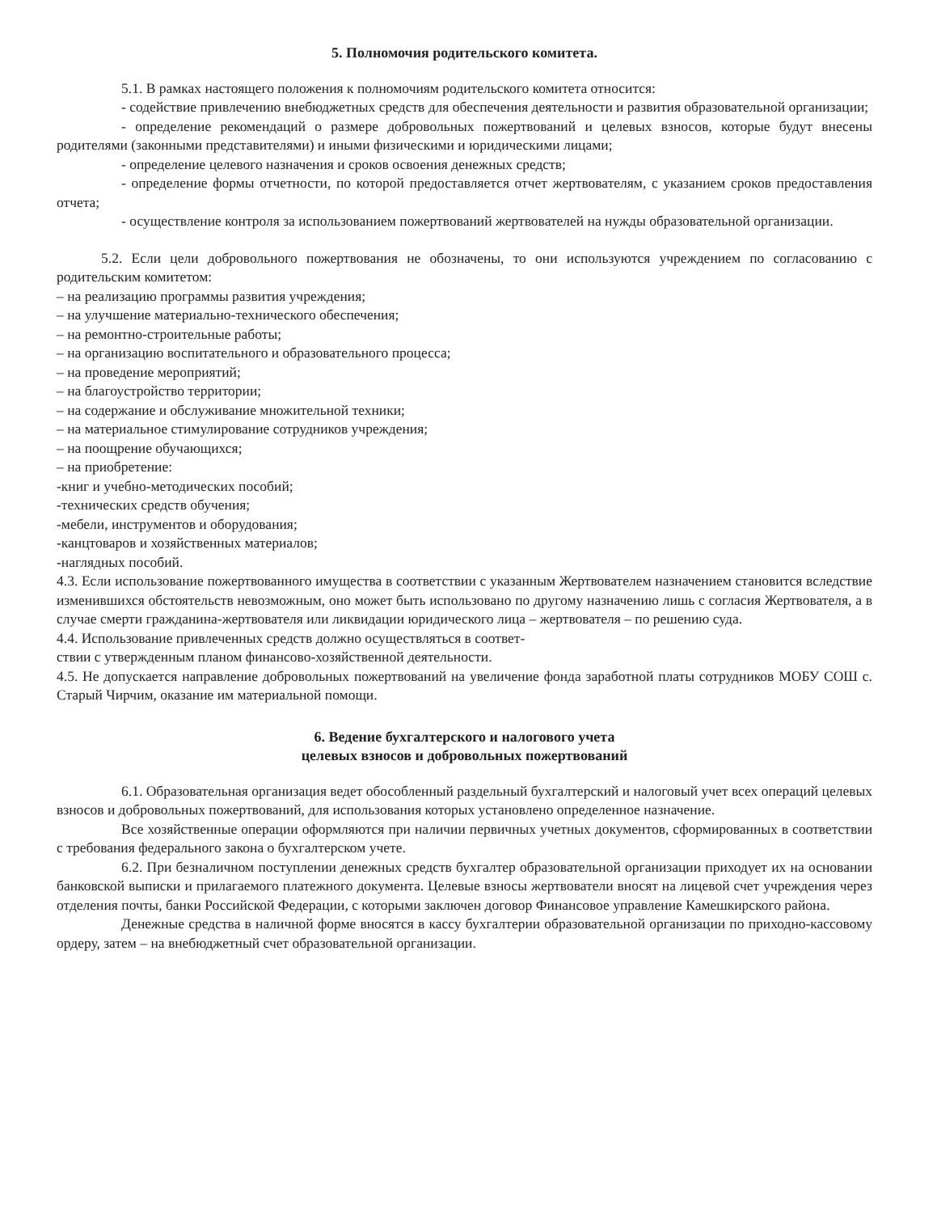5. Полномочия родительского комитета.
5.1. В рамках настоящего положения к полномочиям родительского комитета относится:
- содействие привлечению внебюджетных средств для обеспечения деятельности и развития образовательной организации;
- определение рекомендаций о размере добровольных пожертвований и целевых взносов, которые будут внесены родителями (законными представителями) и иными физическими и юридическими лицами;
- определение целевого назначения и сроков освоения денежных средств;
- определение формы отчетности, по которой предоставляется отчет жертвователям, с указанием сроков предоставления отчета;
- осуществление контроля за использованием пожертвований жертвователей на нужды образовательной организации.
5.2. Если цели добровольного пожертвования не обозначены, то они используются учреждением по согласованию с родительским комитетом:
– на реализацию программы развития учреждения;
– на улучшение материально-технического обеспечения;
– на ремонтно-строительные работы;
– на организацию воспитательного и образовательного процесса;
– на проведение мероприятий;
– на благоустройство территории;
– на содержание и обслуживание множительной техники;
– на материальное стимулирование сотрудников учреждения;
– на поощрение обучающихся;
– на приобретение:
-книг и учебно-методических пособий;
-технических средств обучения;
-мебели, инструментов и оборудования;
-канцтоваров и хозяйственных материалов;
-наглядных пособий.
4.3. Если использование пожертвованного имущества в соответствии с указанным Жертвователем назначением становится вследствие изменившихся обстоятельств невозможным, оно может быть использовано по другому назначению лишь с согласия Жертвователя, а в случае смерти гражданина-жертвователя или ликвидации юридического лица – жертвователя – по решению суда.
4.4. Использование привлеченных средств должно осуществляться в соответ-
ствии с утвержденным планом финансово-хозяйственной деятельности.
4.5. Не допускается направление добровольных пожертвований на увеличение фонда заработной платы сотрудников МОБУ СОШ с. Старый Чирчим, оказание им материальной помощи.
6. Ведение бухгалтерского и налогового учета
целевых взносов и добровольных пожертвований
6.1. Образовательная организация ведет обособленный раздельный бухгалтерский и налоговый учет всех операций целевых взносов и добровольных пожертвований, для использования которых установлено определенное назначение.
Все хозяйственные операции оформляются при наличии первичных учетных документов, сформированных в соответствии с требования федерального закона о бухгалтерском учете.
6.2. При безналичном поступлении денежных средств бухгалтер образовательной организации приходует их на основании банковской выписки и прилагаемого платежного документа. Целевые взносы жертвователи вносят на лицевой счет учреждения через отделения почты, банки Российской Федерации, с которыми заключен договор Финансовое управление Камешкирского района.
Денежные средства в наличной форме вносятся в кассу бухгалтерии образовательной организации по приходно-кассовому ордеру, затем – на внебюджетный счет образовательной организации.